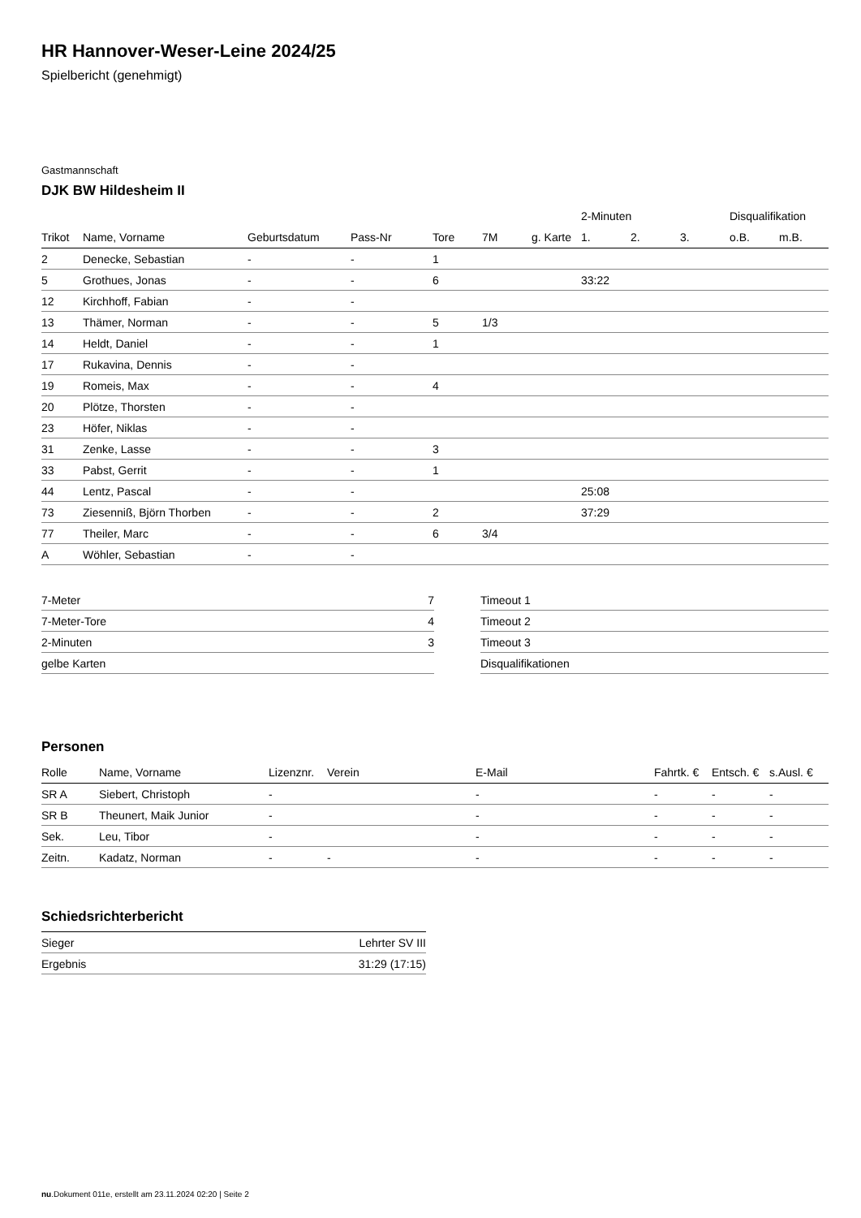HR Hannover-Weser-Leine 2024/25
Spielbericht (genehmigt)
Gastmannschaft
DJK BW Hildesheim II
| | | | | | | | 2-Minuten | | | Disqualifikation | |
| --- | --- | --- | --- | --- | --- | --- | --- | --- | --- | --- | --- |
| Trikot | Name, Vorname | Geburtsdatum | Pass-Nr | Tore | 7M | g. Karte | 1. | 2. | 3. | o.B. | m.B. |
| 2 | Denecke, Sebastian | - | - | 1 | | | | | | | |
| 5 | Grothues, Jonas | - | - | 6 | | | 33:22 | | | | |
| 12 | Kirchhoff, Fabian | - | - | | | | | | | | |
| 13 | Thämer, Norman | - | - | 5 | 1/3 | | | | | | |
| 14 | Heldt, Daniel | - | - | 1 | | | | | | | |
| 17 | Rukavina, Dennis | - | - | | | | | | | | |
| 19 | Romeis, Max | - | - | 4 | | | | | | | |
| 20 | Plötze, Thorsten | - | - | | | | | | | | |
| 23 | Höfer, Niklas | - | - | | | | | | | | |
| 31 | Zenke, Lasse | - | - | 3 | | | | | | | |
| 33 | Pabst, Gerrit | - | - | 1 | | | | | | | |
| 44 | Lentz, Pascal | - | - | | | | 25:08 | | | | |
| 73 | Ziesenniß, Björn Thorben | - | - | 2 | | | 37:29 | | | | |
| 77 | Theiler, Marc | - | - | 6 | 3/4 | | | | | | |
| A | Wöhler, Sebastian | - | - | | | | | | | | |
| 7-Meter | 7 |
| 7-Meter-Tore | 4 |
| 2-Minuten | 3 |
| gelbe Karten | |
| Timeout 1 |
| Timeout 2 |
| Timeout 3 |
| Disqualifikationen |
Personen
| Rolle | Name, Vorname | Lizenznr. | Verein | E-Mail | Fahrtk. € | Entsch. € | s.Ausl. € |
| --- | --- | --- | --- | --- | --- | --- | --- |
| SR A | Siebert, Christoph | - | | - | - | - | - |
| SR B | Theunert, Maik Junior | - | | - | - | - | - |
| Sek. | Leu, Tibor | - | | - | - | - | - |
| Zeitn. | Kadatz, Norman | - | - | - | - | - | - |
Schiedsrichterbericht
| Sieger | Lehrter SV III |
| Ergebnis | 31:29 (17:15) |
nu.Dokument 011e, erstellt am 23.11.2024 02:20 | Seite 2